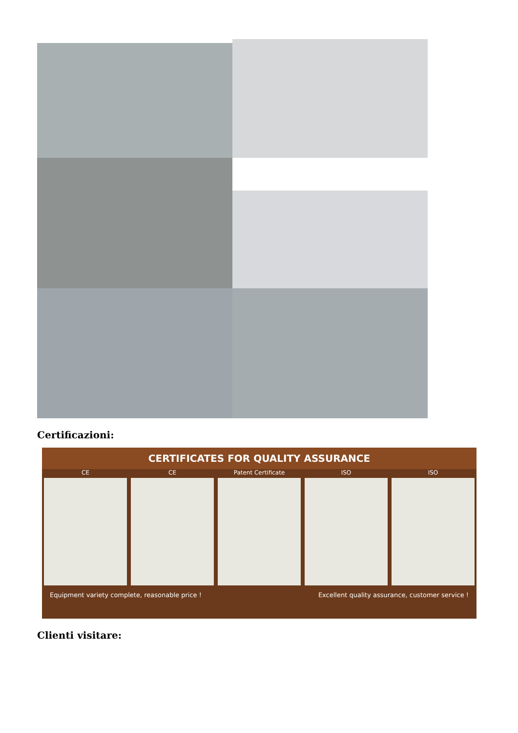Certificazioni:
CERTIFICATES FOR QUALITY ASSURANCE
CE CE Patent Certificate ISO ISO
Equipment variety complete, reasonable price ! Excellent quality assurance, customer service !
Clienti visitare: